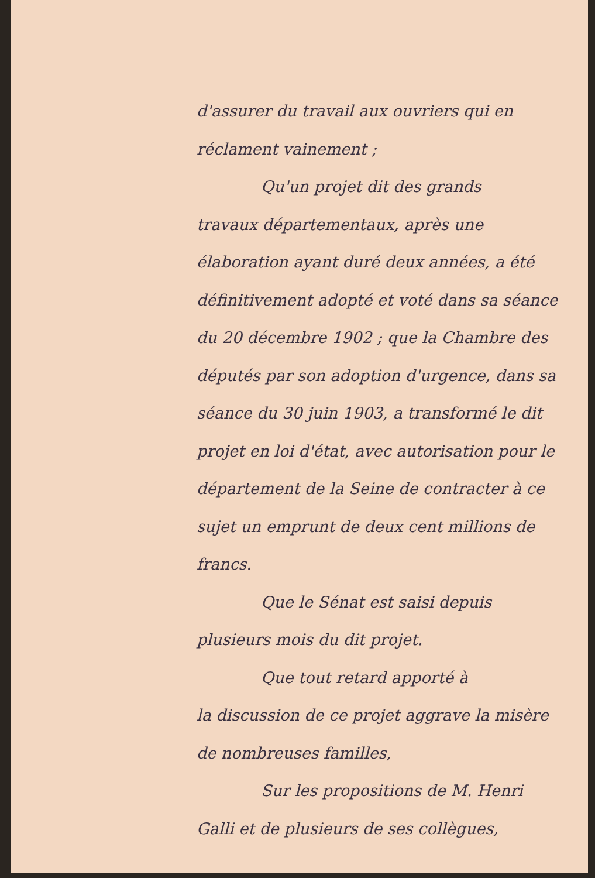d'assurer du travail aux ouvriers qui en réclament vainement ;
Qu'un projet dit des grands
travaux départementaux, après une élaboration ayant duré deux années, a été définitivement adopté et voté dans sa séance du 20 décembre 1902 ; que la Chambre des députés par son adoption d'urgence, dans sa séance du 30 juin 1903, a transformé le dit projet en loi d'état, avec autorisation pour le département de la Seine de contracter à ce sujet un emprunt de deux cent millions de francs.
Que le Sénat est saisi depuis
plusieurs mois du dit projet.
Que tout retard apporté à
la discussion de ce projet aggrave la misère de nombreuses familles,
Sur les propositions de M. Henri
Galli et de plusieurs de ses collègues,